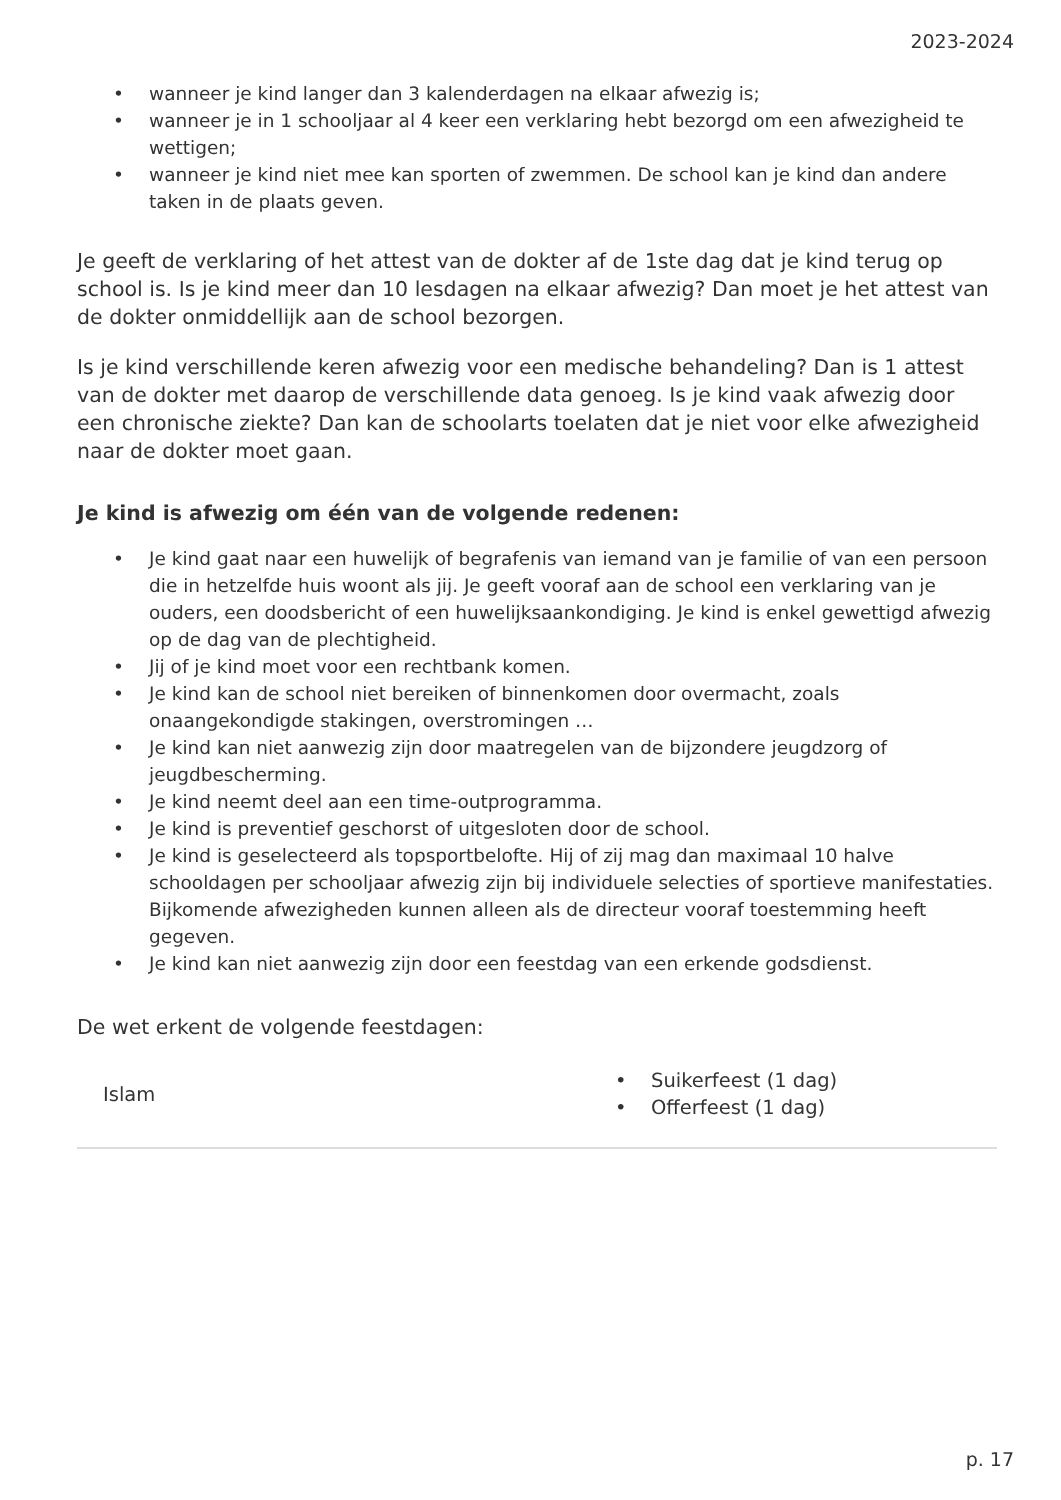2023-2024
• wanneer je kind langer dan 3 kalenderdagen na elkaar afwezig is;
• wanneer je in 1 schooljaar al 4 keer een verklaring hebt bezorgd om een afwezigheid te wettigen;
• wanneer je kind niet mee kan sporten of zwemmen. De school kan je kind dan andere taken in de plaats geven.
Je geeft de verklaring of het attest van de dokter af de 1ste dag dat je kind terug op school is. Is je kind meer dan 10 lesdagen na elkaar afwezig? Dan moet je het attest van de dokter onmiddellijk aan de school bezorgen.
Is je kind verschillende keren afwezig voor een medische behandeling? Dan is 1 attest van de dokter met daarop de verschillende data genoeg. Is je kind vaak afwezig door een chronische ziekte? Dan kan de schoolarts toelaten dat je niet voor elke afwezigheid naar de dokter moet gaan.
Je kind is afwezig om één van de volgende redenen:
• Je kind gaat naar een huwelijk of begrafenis van iemand van je familie of van een persoon die in hetzelfde huis woont als jij. Je geeft vooraf aan de school een verklaring van je ouders, een doodsbericht of een huwelijksaankondiging. Je kind is enkel gewettigd afwezig op de dag van de plechtigheid.
• Jij of je kind moet voor een rechtbank komen.
• Je kind kan de school niet bereiken of binnenkomen door overmacht, zoals onaangekondigde stakingen, overstromingen …
• Je kind kan niet aanwezig zijn door maatregelen van de bijzondere jeugdzorg of jeugdbescherming.
• Je kind neemt deel aan een time-outprogramma.
• Je kind is preventief geschorst of uitgesloten door de school.
• Je kind is geselecteerd als topsportbelofte. Hij of zij mag dan maximaal 10 halve schooldagen per schooljaar afwezig zijn bij individuele selecties of sportieve manifestaties. Bijkomende afwezigheden kunnen alleen als de directeur vooraf toestemming heeft gegeven.
• Je kind kan niet aanwezig zijn door een feestdag van een erkende godsdienst.
De wet erkent de volgende feestdagen:
| Islam | • Suikerfeest (1 dag) • Offerfeest (1 dag) |
p. 17